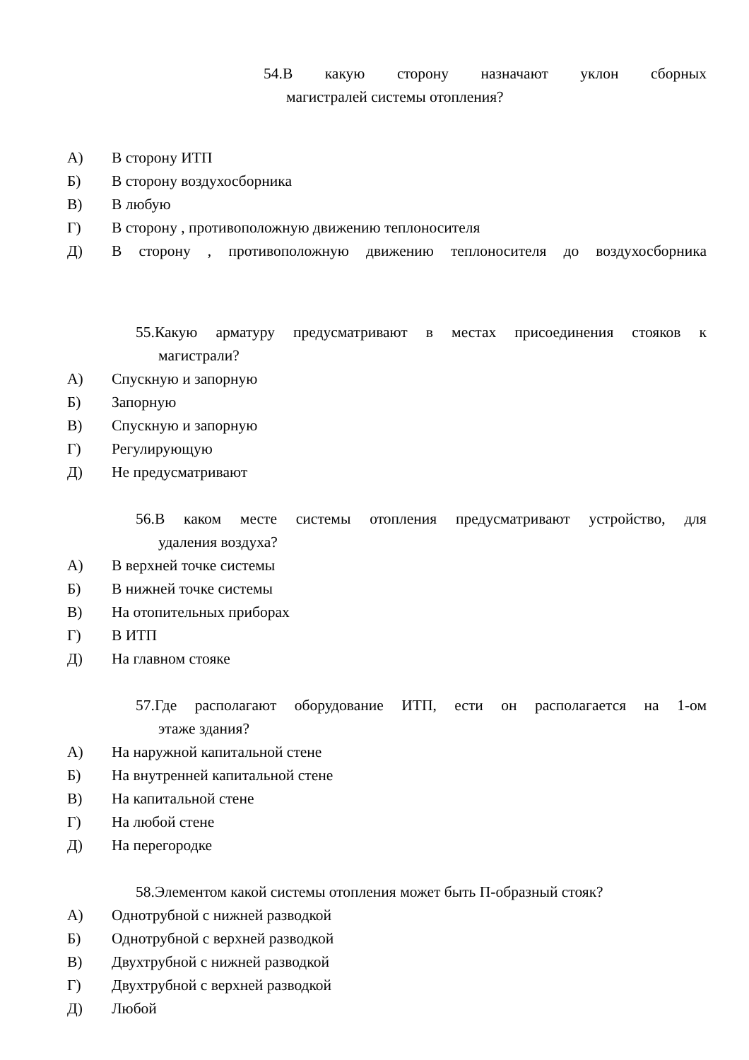54.В какую сторону назначают уклон сборных
магистралей системы отопления?
А) В сторону ИТП
Б) В сторону воздухосборника
В) В любую
Г) В сторону , противоположную движению теплоносителя
Д) В сторону , противоположную движению теплоносителя до воздухосборника
55.Какую арматуру предусматривают в местах присоединения стояков к
магистрали?
А) Спускную и запорную
Б) Запорную
В) Спускную и запорную
Г) Регулирующую
Д) Не предусматривают
56.В каком месте системы отопления предусматривают устройство, для
удаления воздуха?
А) В верхней точке системы
Б) В нижней точке системы
В) На отопительных приборах
Г) В ИТП
Д) На главном стояке
57.Где располагают оборудование ИТП, ести он располагается на 1-ом
этаже здания?
А) На наружной капитальной стене
Б) На внутренней капитальной стене
В) На капитальной стене
Г) На любой стене
Д) На перегородке
58.Элементом какой системы отопления может быть П-образный стояк?
А) Однотрубной с нижней разводкой
Б) Однотрубной с верхней разводкой
В) Двухтрубной с нижней разводкой
Г) Двухтрубной с верхней разводкой
Д) Любой